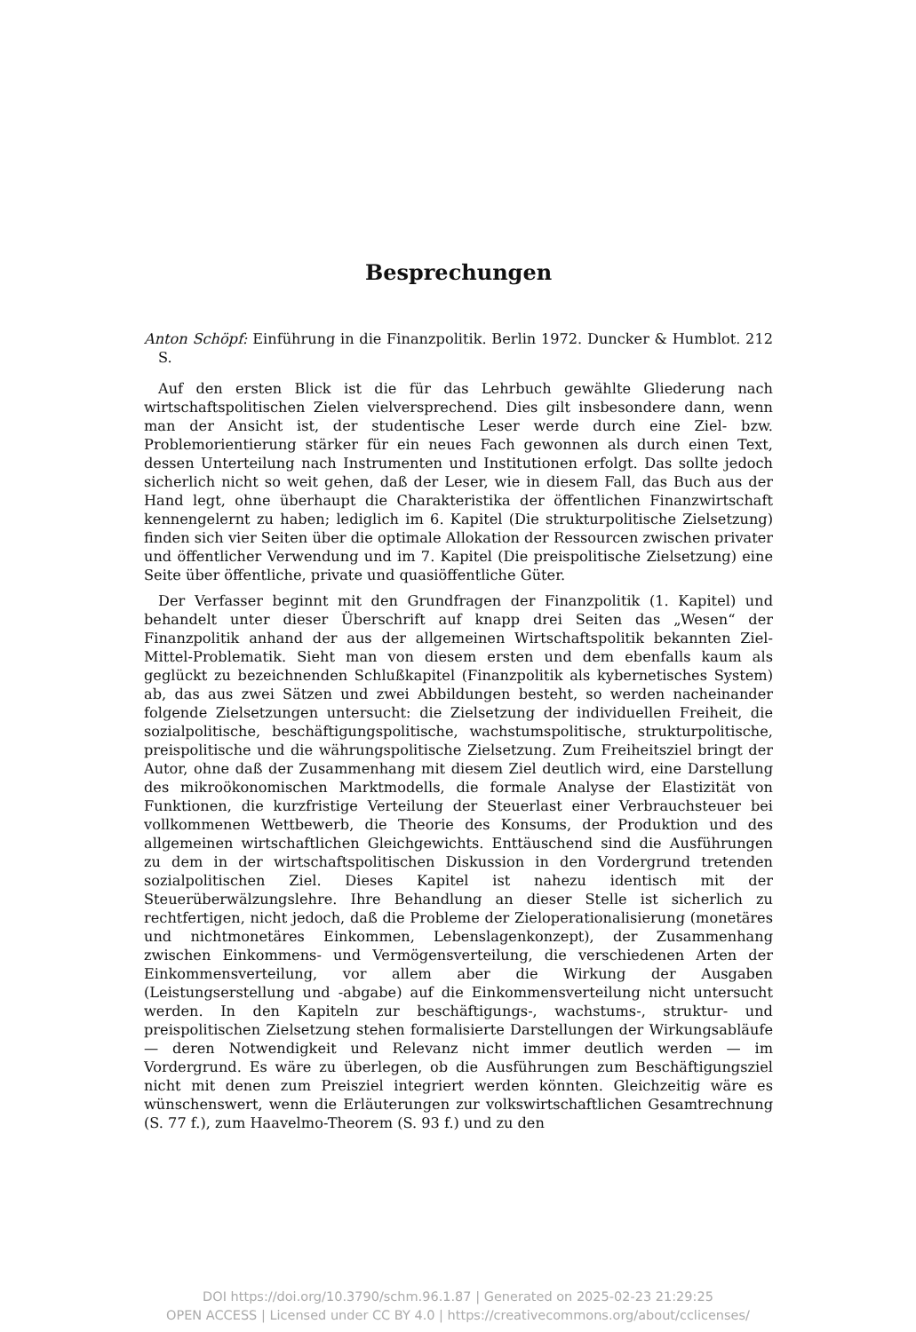Besprechungen
Anton Schöpf: Einführung in die Finanzpolitik. Berlin 1972. Duncker & Humblot. 212 S.
Auf den ersten Blick ist die für das Lehrbuch gewählte Gliederung nach wirtschaftspolitischen Zielen vielversprechend. Dies gilt insbesondere dann, wenn man der Ansicht ist, der studentische Leser werde durch eine Ziel- bzw. Problemorientierung stärker für ein neues Fach gewonnen als durch einen Text, dessen Unterteilung nach Instrumenten und Institutionen erfolgt. Das sollte jedoch sicherlich nicht so weit gehen, daß der Leser, wie in diesem Fall, das Buch aus der Hand legt, ohne überhaupt die Charakteristika der öffentlichen Finanzwirtschaft kennengelernt zu haben; lediglich im 6. Kapitel (Die strukturpolitische Zielsetzung) finden sich vier Seiten über die optimale Allokation der Ressourcen zwischen privater und öffentlicher Verwendung und im 7. Kapitel (Die preispolitische Zielsetzung) eine Seite über öffentliche, private und quasiöffentliche Güter.
Der Verfasser beginnt mit den Grundfragen der Finanzpolitik (1. Kapitel) und behandelt unter dieser Überschrift auf knapp drei Seiten das „Wesen“ der Finanzpolitik anhand der aus der allgemeinen Wirtschaftspolitik bekannten Ziel-Mittel-Problematik. Sieht man von diesem ersten und dem ebenfalls kaum als geglückt zu bezeichnenden Schlußkapitel (Finanzpolitik als kybernetisches System) ab, das aus zwei Sätzen und zwei Abbildungen besteht, so werden nacheinander folgende Zielsetzungen untersucht: die Zielsetzung der individuellen Freiheit, die sozialpolitische, beschäftigungspolitische, wachstumspolitische, strukturpolitische, preispolitische und die währungspolitische Zielsetzung. Zum Freiheitsziel bringt der Autor, ohne daß der Zusammenhang mit diesem Ziel deutlich wird, eine Darstellung des mikroökonomischen Marktmodells, die formale Analyse der Elastizität von Funktionen, die kurzfristige Verteilung der Steuerlast einer Verbrauchsteuer bei vollkommenen Wettbewerb, die Theorie des Konsums, der Produktion und des allgemeinen wirtschaftlichen Gleichgewichts. Enttäuschend sind die Ausführungen zu dem in der wirtschaftspolitischen Diskussion in den Vordergrund tretenden sozialpolitischen Ziel. Dieses Kapitel ist nahezu identisch mit der Steuerüberwälzungslehre. Ihre Behandlung an dieser Stelle ist sicherlich zu rechtfertigen, nicht jedoch, daß die Probleme der Zieloperationalisierung (monetäres und nichtmonetäres Einkommen, Lebenslagenkonzept), der Zusammenhang zwischen Einkommens- und Vermögensverteilung, die verschiedenen Arten der Einkommensverteilung, vor allem aber die Wirkung der Ausgaben (Leistungserstellung und -abgabe) auf die Einkommensverteilung nicht untersucht werden. In den Kapiteln zur beschäftigungs-, wachstums-, struktur- und preispolitischen Zielsetzung stehen formalisierte Darstellungen der Wirkungsabläufe — deren Notwendigkeit und Relevanz nicht immer deutlich werden — im Vordergrund. Es wäre zu überlegen, ob die Ausführungen zum Beschäftigungsziel nicht mit denen zum Preisziel integriert werden könnten. Gleichzeitig wäre es wünschenswert, wenn die Erläuterungen zur volkswirtschaftlichen Gesamtrechnung (S. 77 f.), zum Haavelmo-Theorem (S. 93 f.) und zu den
DOI https://doi.org/10.3790/schm.96.1.87 | Generated on 2025-02-23 21:29:25
OPEN ACCESS | Licensed under CC BY 4.0 | https://creativecommons.org/about/cclicenses/